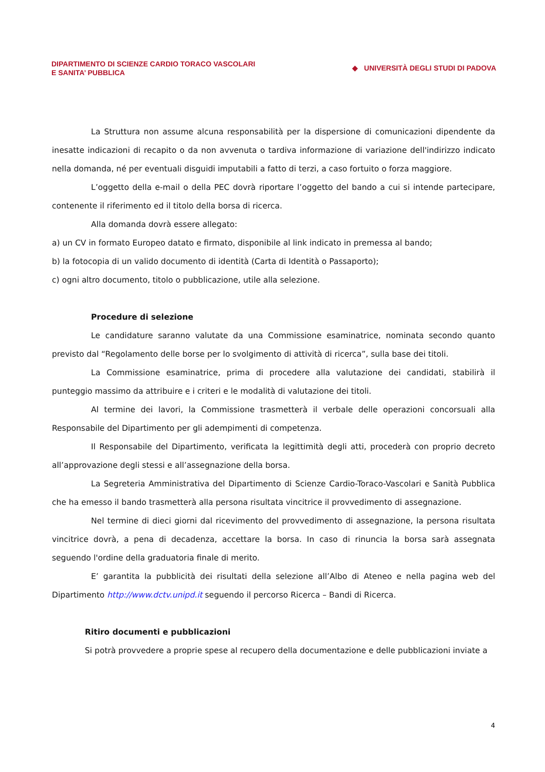DIPARTIMENTO DI SCIENZE CARDIO TORACO VASCOLARI
E SANITA’ PUBBLICA
◆ UNIVERSITÀ DEGLI STUDI DI PADOVA
La Struttura non assume alcuna responsabilità per la dispersione di comunicazioni dipendente da inesatte indicazioni di recapito o da non avvenuta o tardiva informazione di variazione dell'indirizzo indicato nella domanda, né per eventuali disguidi imputabili a fatto di terzi, a caso fortuito o forza maggiore.
L’oggetto della e-mail o della PEC dovrà riportare l’oggetto del bando a cui si intende partecipare, contenente il riferimento ed il titolo della borsa di ricerca.
Alla domanda dovrà essere allegato:
a) un CV in formato Europeo datato e firmato, disponibile al link indicato in premessa al bando;
b) la fotocopia di un valido documento di identità (Carta di Identità o Passaporto);
c) ogni altro documento, titolo o pubblicazione, utile alla selezione.
Procedure di selezione
Le candidature saranno valutate da una Commissione esaminatrice, nominata secondo quanto previsto dal “Regolamento delle borse per lo svolgimento di attività di ricerca”, sulla base dei titoli.
La Commissione esaminatrice, prima di procedere alla valutazione dei candidati, stabilirà il punteggio massimo da attribuire e i criteri e le modalità di valutazione dei titoli.
Al termine dei lavori, la Commissione trasmetterà il verbale delle operazioni concorsuali alla Responsabile del Dipartimento per gli adempimenti di competenza.
Il Responsabile del Dipartimento, verificata la legittimità degli atti, procederà con proprio decreto all’approvazione degli stessi e all’assegnazione della borsa.
La Segreteria Amministrativa del Dipartimento di Scienze Cardio-Toraco-Vascolari e Sanità Pubblica che ha emesso il bando trasmetterà alla persona risultata vincitrice il provvedimento di assegnazione.
Nel termine di dieci giorni dal ricevimento del provvedimento di assegnazione, la persona risultata vincitrice dovrà, a pena di decadenza, accettare la borsa. In caso di rinuncia la borsa sarà assegnata seguendo l'ordine della graduatoria finale di merito.
E’ garantita la pubblicità dei risultati della selezione all’Albo di Ateneo e nella pagina web del Dipartimento http://www.dctv.unipd.it seguendo il percorso Ricerca – Bandi di Ricerca.
Ritiro documenti e pubblicazioni
Si potrà provvedere a proprie spese al recupero della documentazione e delle pubblicazioni inviate a
4